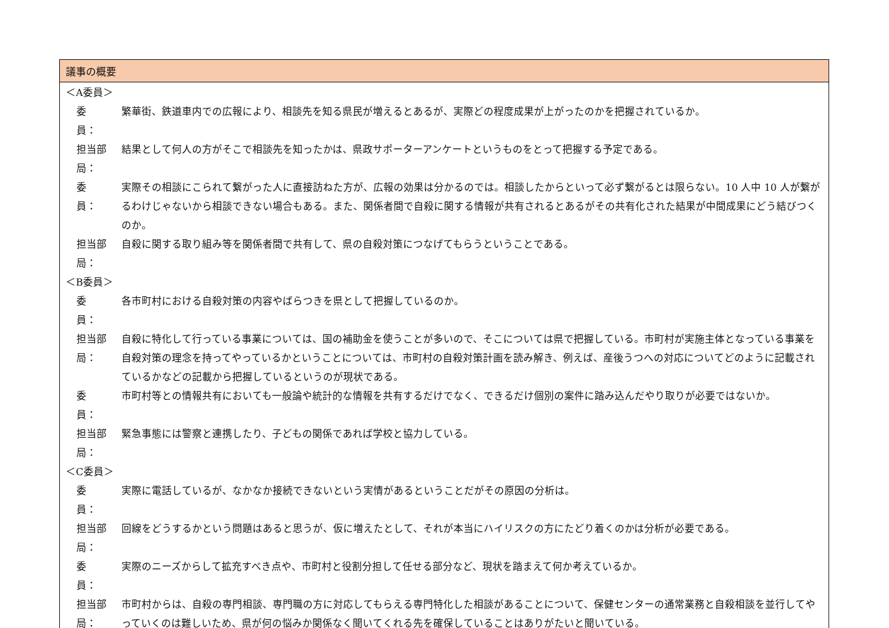| 議事の概要 |
| --- |
| ＜A委員＞ 委 員： 繁華街、鉄道車内での広報により、相談先を知る県民が増えるとあるが、実際どの程度成果が上がったのかを把握されているか。 担当部局： 結果として何人の方がそこで相談先を知ったかは、県政サポーターアンケートというものをとって把握する予定である。 委 員： 実際その相談にこられて繋がった人に直接訪ねた方が、広報の効果は分かるのでは。相談したからといって必ず繋がるとは限らない。10 人中 10 人が繋がるわけじゃないから相談できない場合もある。また、関係者間で自殺に関する情報が共有されるとあるがその共有化された結果が中間成果にどう結びつくのか。 担当部局： 自殺に関する取り組み等を関係者間で共有して、県の自殺対策につなげてもらうということである。 ＜B委員＞ 委 員： 各市町村における自殺対策の内容やばらつきを県として把握しているのか。 担当部局： 自殺に特化して行っている事業については、国の補助金を使うことが多いので、そこについては県で把握している。市町村が実施主体となっている事業を自殺対策の理念を持ってやっているかということについては、市町村の自殺対策計画を読み解き、例えば、産後うつへの対応についてどのように記載されているかなどの記載から把握しているというのが現状である。 委 員： 市町村等との情報共有においても一般論や統計的な情報を共有するだけでなく、できるだけ個別の案件に踏み込んだやり取りが必要ではないか。 担当部局： 緊急事態には警察と連携したり、子どもの関係であれば学校と協力している。 ＜C委員＞ 委 員： 実際に電話しているが、なかなか接続できないという実情があるということだがその原因の分析は。 担当部局： 回線をどうするかという問題はあると思うが、仮に増えたとして、それが本当にハイリスクの方にたどり着くのかは分析が必要である。 委 員： 実際のニーズからして拡充すべき点や、市町村と役割分担して任せる部分など、現状を踏まえて何か考えているか。 担当部局： 市町村からは、自殺の専門相談、専門職の方に対応してもらえる専門特化した相談があることについて、保健センターの通常業務と自殺相談を並行してやっていくのは難しいため、県が何の悩みか関係なく聞いてくれる先を確保していることはありがたいと聞いている。 |